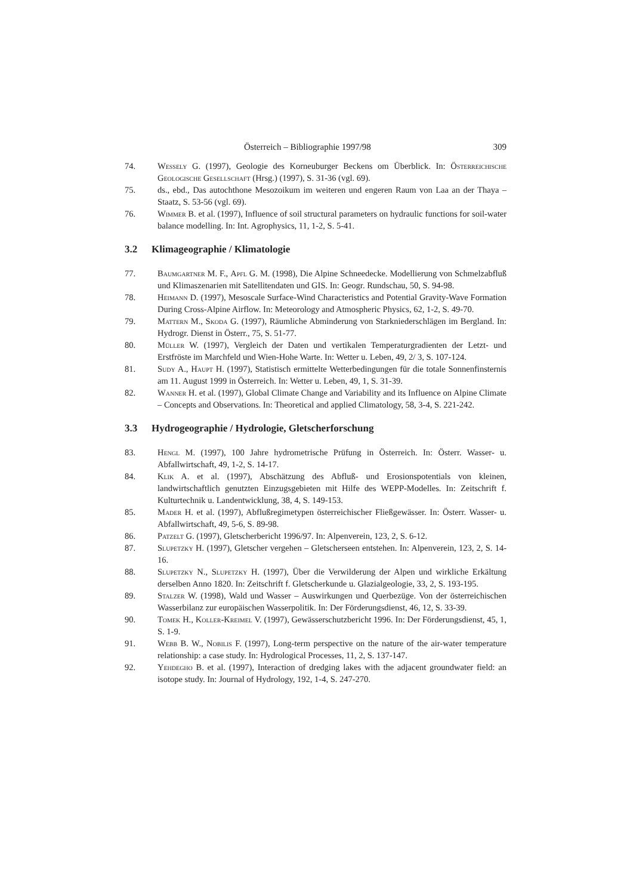Österreich – Bibliographie 1997/98 309
74. Wessely G. (1997), Geologie des Korneuburger Beckens om Überblick. In: Österreichische Geologische Gesellschaft (Hrsg.) (1997), S. 31-36 (vgl. 69).
75. ds., ebd., Das autochthone Mesozoikum im weiteren und engeren Raum von Laa an der Thaya – Staatz, S. 53-56 (vgl. 69).
76. Wimmer B. et al. (1997), Influence of soil structural parameters on hydraulic functions for soil-water balance modelling. In: Int. Agrophysics, 11, 1-2, S. 5-41.
3.2 Klimageographie / Klimatologie
77. Baumgartner M. F., Apfl G. M. (1998), Die Alpine Schneedecke. Modellierung von Schmelzabfluß und Klimaszenarien mit Satellitendaten und GIS. In: Geogr. Rundschau, 50, S. 94-98.
78. Heimann D. (1997), Mesoscale Surface-Wind Characteristics and Potential Gravity-Wave Formation During Cross-Alpine Airflow. In: Meteorology and Atmospheric Physics, 62, 1-2, S. 49-70.
79. Mattern M., Skoda G. (1997), Räumliche Abminderung von Starkniederschlägen im Bergland. In: Hydrogr. Dienst in Österr., 75, S. 51-77.
80. Müller W. (1997), Vergleich der Daten und vertikalen Temperaturgradienten der Letzt- und Erstfröste im Marchfeld und Wien-Hohe Warte. In: Wetter u. Leben, 49, 2/ 3, S. 107-124.
81. Sudy A., Haupt H. (1997), Statistisch ermittelte Wetterbedingungen für die totale Sonnenfinsternis am 11. August 1999 in Österreich. In: Wetter u. Leben, 49, 1, S. 31-39.
82. Wanner H. et al. (1997), Global Climate Change and Variability and its Influence on Alpine Climate – Concepts and Observations. In: Theoretical and applied Climatology, 58, 3-4, S. 221-242.
3.3 Hydrogeographie / Hydrologie, Gletscherforschung
83. Hengl M. (1997), 100 Jahre hydrometrische Prüfung in Österreich. In: Österr. Wasser- u. Abfallwirtschaft, 49, 1-2, S. 14-17.
84. Klik A. et al. (1997), Abschätzung des Abfluß- und Erosionspotentials von kleinen, landwirtschaftlich genutzten Einzugsgebieten mit Hilfe des WEPP-Modelles. In: Zeitschrift f. Kulturtechnik u. Landentwicklung, 38, 4, S. 149-153.
85. Mader H. et al. (1997), Abflußregimetypen österreichischer Fließgewässer. In: Österr. Wasser- u. Abfallwirtschaft, 49, 5-6, S. 89-98.
86. Patzelt G. (1997), Gletscherbericht 1996/97. In: Alpenverein, 123, 2, S. 6-12.
87. Slupetzky H. (1997), Gletscher vergehen – Gletscherseen entstehen. In: Alpenverein, 123, 2, S. 14-16.
88. Slupetzky N., Slupetzky H. (1997), Über die Verwilderung der Alpen und wirkliche Erkältung derselben Anno 1820. In: Zeitschrift f. Gletscherkunde u. Glazialgeologie, 33, 2, S. 193-195.
89. Stalzer W. (1998), Wald und Wasser – Auswirkungen und Querbezüge. Von der österreichischen Wasserbilanz zur europäischen Wasserpolitik. In: Der Förderungsdienst, 46, 12, S. 33-39.
90. Tomek H., Koller-Kreimel V. (1997), Gewässerschutzbericht 1996. In: Der Förderungsdienst, 45, 1, S. 1-9.
91. Webb B. W., Nobilis F. (1997), Long-term perspective on the nature of the air-water temperature relationship: a case study. In: Hydrological Processes, 11, 2, S. 137-147.
92. Yehdegho B. et al. (1997), Interaction of dredging lakes with the adjacent groundwater field: an isotope study. In: Journal of Hydrology, 192, 1-4, S. 247-270.